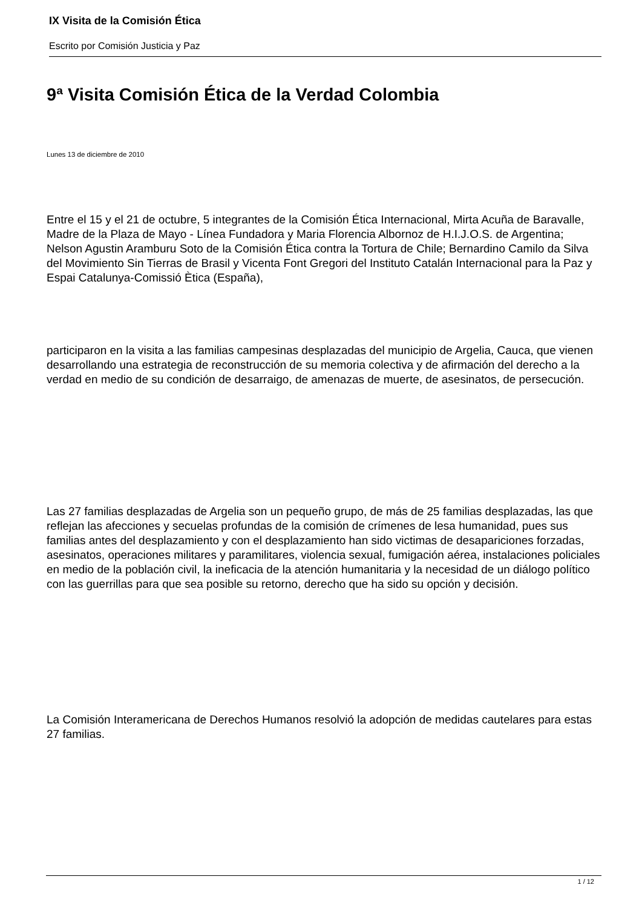IX Visita de la Comisión Ética
Escrito por Comisión Justicia y Paz
9ª Visita Comisión Ética de la Verdad Colombia
Lunes 13 de diciembre de 2010
Entre el 15 y el 21 de octubre, 5 integrantes de la Comisión Ética Internacional, Mirta Acuña de Baravalle, Madre de la Plaza de Mayo - Línea Fundadora y Maria Florencia Albornoz de H.I.J.O.S. de Argentina; Nelson Agustin Aramburu Soto de la Comisión Ética contra la Tortura de Chile; Bernardino Camilo da Silva del Movimiento Sin Tierras de Brasil y Vicenta Font Gregori del Instituto Catalán Internacional para la Paz y Espai Catalunya-Comissió Ètica (España),
participaron en la visita a las familias campesinas desplazadas del municipio de Argelia, Cauca, que vienen desarrollando una estrategia de reconstrucción de su memoria colectiva y de afirmación del derecho a la verdad en medio de su condición de desarraigo, de amenazas de muerte, de asesinatos, de persecución.
Las 27 familias desplazadas de Argelia son un pequeño grupo, de más de 25 familias desplazadas, las que reflejan las afecciones y secuelas profundas de la comisión de crímenes de lesa humanidad, pues sus familias antes del desplazamiento y con el desplazamiento han sido victimas de desapariciones forzadas, asesinatos, operaciones militares y paramilitares, violencia sexual, fumigación aérea, instalaciones policiales en medio de la población civil, la ineficacia de la atención humanitaria y la necesidad de un diálogo político con las guerrillas para que sea posible su retorno, derecho que ha sido su opción y decisión.
La Comisión Interamericana de Derechos Humanos resolvió la adopción de medidas cautelares para estas 27 familias.
1 / 12